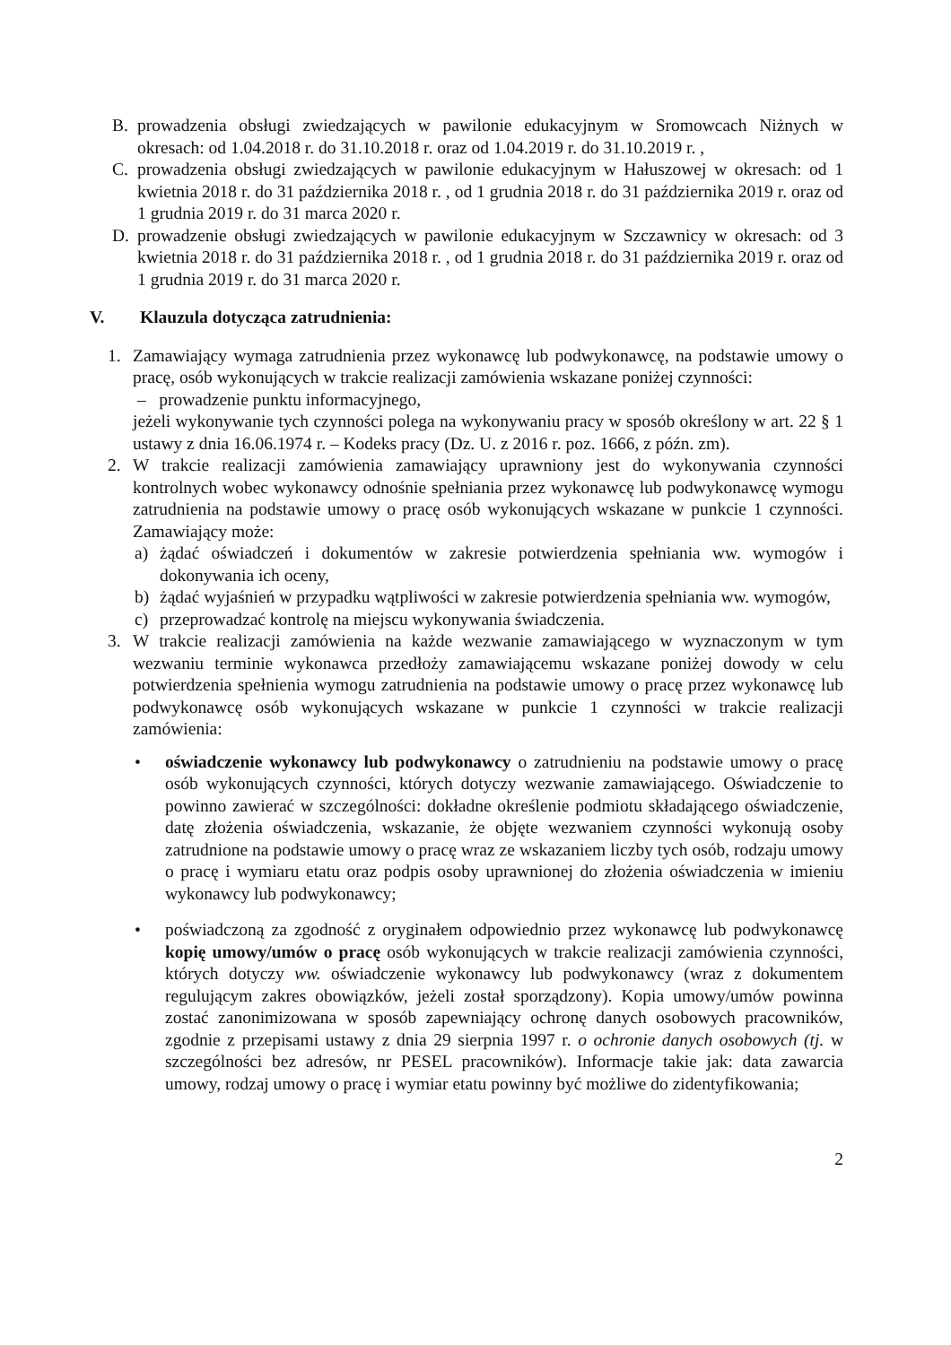B. prowadzenia obsługi zwiedzających w pawilonie edukacyjnym w Sromowcach Niżnych w okresach: od 1.04.2018 r. do 31.10.2018 r. oraz od 1.04.2019 r. do 31.10.2019 r. ,
C. prowadzenia obsługi zwiedzających w pawilonie edukacyjnym w Hałuszowej w okresach: od 1 kwietnia 2018 r. do 31 października 2018 r. , od 1 grudnia 2018 r. do 31 października 2019 r. oraz od 1 grudnia 2019 r. do 31 marca 2020 r.
D. prowadzenie obsługi zwiedzających w pawilonie edukacyjnym w Szczawnicy w okresach: od 3 kwietnia 2018 r. do 31 października 2018 r. , od 1 grudnia 2018 r. do 31 października 2019 r. oraz od 1 grudnia 2019 r. do 31 marca 2020 r.
V. Klauzula dotycząca zatrudnienia:
1. Zamawiający wymaga zatrudnienia przez wykonawcę lub podwykonawcę, na podstawie umowy o pracę, osób wykonujących w trakcie realizacji zamówienia wskazane poniżej czynności:
– prowadzenie punktu informacyjnego,
jeżeli wykonywanie tych czynności polega na wykonywaniu pracy w sposób określony w art. 22 § 1 ustawy z dnia 16.06.1974 r. – Kodeks pracy (Dz. U. z 2016 r. poz. 1666, z późn. zm).
2. W trakcie realizacji zamówienia zamawiający uprawniony jest do wykonywania czynności kontrolnych wobec wykonawcy odnośnie spełniania przez wykonawcę lub podwykonawcę wymogu zatrudnienia na podstawie umowy o pracę osób wykonujących wskazane w punkcie 1 czynności. Zamawiający może:
a) żądać oświadczeń i dokumentów w zakresie potwierdzenia spełniania ww. wymogów i dokonywania ich oceny,
b) żądać wyjaśnień w przypadku wątpliwości w zakresie potwierdzenia spełniania ww. wymogów,
c) przeprowadzać kontrolę na miejscu wykonywania świadczenia.
3. W trakcie realizacji zamówienia na każde wezwanie zamawiającego w wyznaczonym w tym wezwaniu terminie wykonawca przedłoży zamawiającemu wskazane poniżej dowody w celu potwierdzenia spełnienia wymogu zatrudnienia na podstawie umowy o pracę przez wykonawcę lub podwykonawcę osób wykonujących wskazane w punkcie 1 czynności w trakcie realizacji zamówienia:
• oświadczenie wykonawcy lub podwykonawcy o zatrudnieniu na podstawie umowy o pracę osób wykonujących czynności, których dotyczy wezwanie zamawiającego. Oświadczenie to powinno zawierać w szczególności: dokładne określenie podmiotu składającego oświadczenie, datę złożenia oświadczenia, wskazanie, że objęte wezwaniem czynności wykonują osoby zatrudnione na podstawie umowy o pracę wraz ze wskazaniem liczby tych osób, rodzaju umowy o pracę i wymiaru etatu oraz podpis osoby uprawnionej do złożenia oświadczenia w imieniu wykonawcy lub podwykonawcy;
• poświadczoną za zgodność z oryginałem odpowiednio przez wykonawcę lub podwykonawcę kopię umowy/umów o pracę osób wykonujących w trakcie realizacji zamówienia czynności, których dotyczy ww. oświadczenie wykonawcy lub podwykonawcy (wraz z dokumentem regulującym zakres obowiązków, jeżeli został sporządzony). Kopia umowy/umów powinna zostać zanonimizowana w sposób zapewniający ochronę danych osobowych pracowników, zgodnie z przepisami ustawy z dnia 29 sierpnia 1997 r. o ochronie danych osobowych (tj. w szczególności bez adresów, nr PESEL pracowników). Informacje takie jak: data zawarcia umowy, rodzaj umowy o pracę i wymiar etatu powinny być możliwe do zidentyfikowania;
2